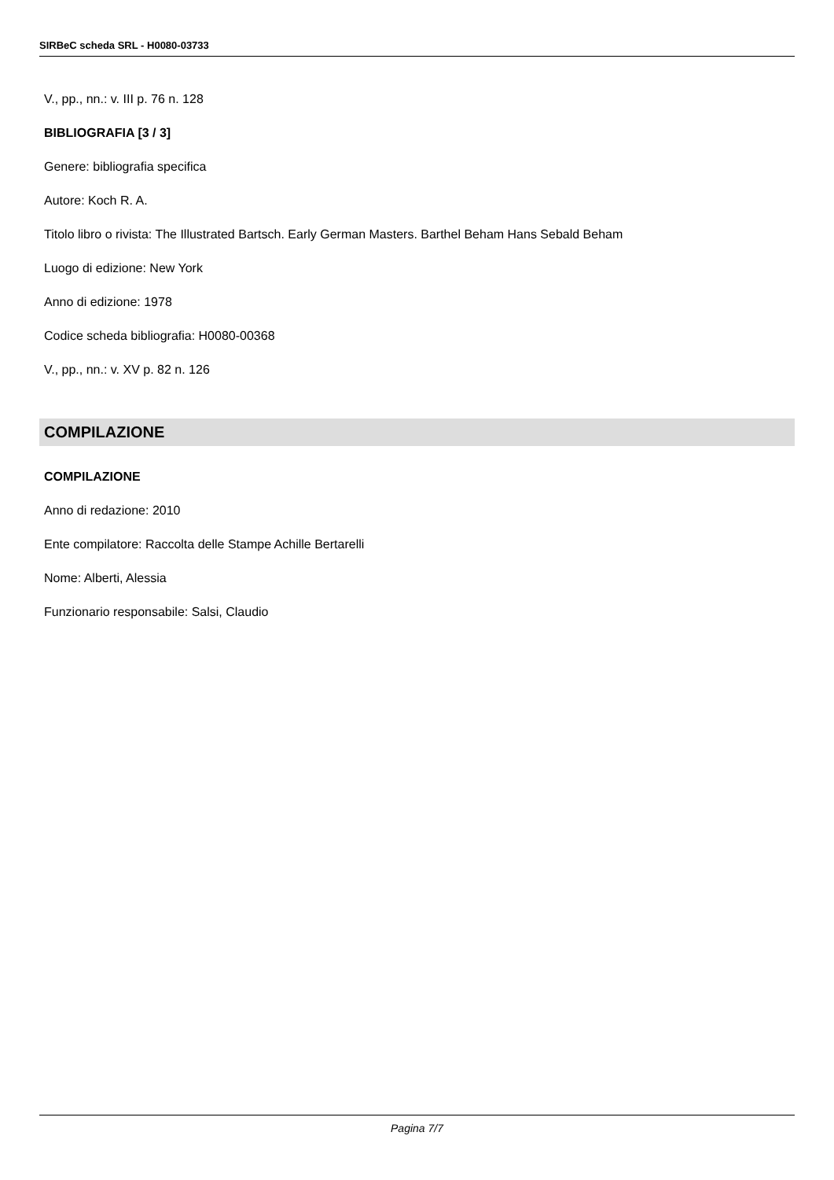SIRBeC scheda SRL - H0080-03733
V., pp., nn.: v. III p. 76 n. 128
BIBLIOGRAFIA [3 / 3]
Genere: bibliografia specifica
Autore: Koch R. A.
Titolo libro o rivista: The Illustrated Bartsch. Early German Masters. Barthel Beham Hans Sebald Beham
Luogo di edizione: New York
Anno di edizione: 1978
Codice scheda bibliografia: H0080-00368
V., pp., nn.: v. XV p. 82 n. 126
COMPILAZIONE
COMPILAZIONE
Anno di redazione: 2010
Ente compilatore: Raccolta delle Stampe Achille Bertarelli
Nome: Alberti, Alessia
Funzionario responsabile: Salsi, Claudio
Pagina 7/7